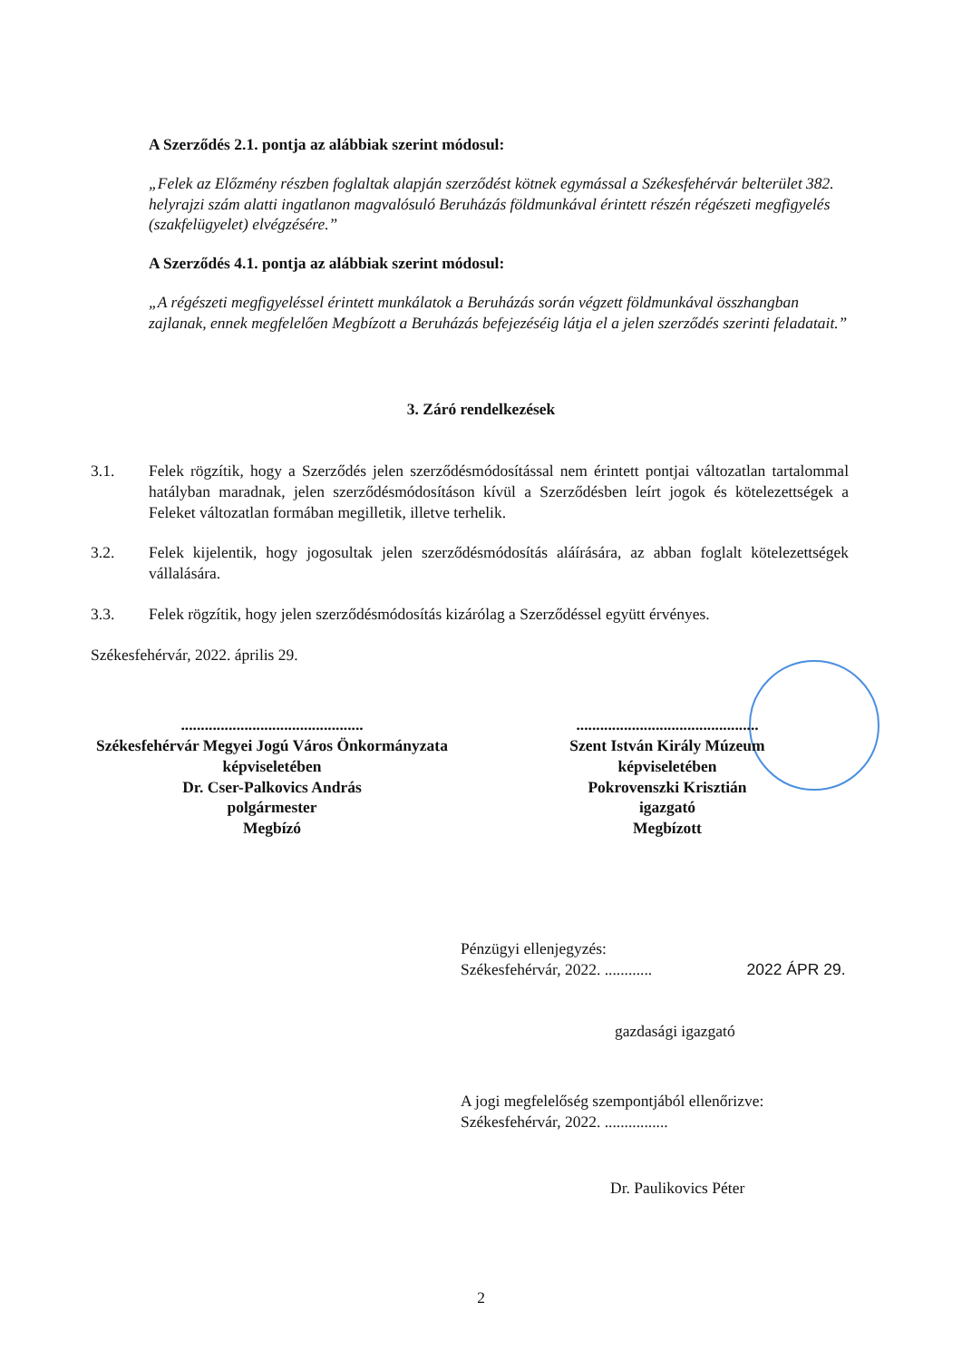A Szerződés 2.1. pontja az alábbiak szerint módosul:
„Felek az Előzmény részben foglaltak alapján szerződést kötnek egymással a Székesfehérvár belterület 382. helyrajzi szám alatti ingatlanon magvalósuló Beruházás földmunkával érintett részén régészeti megfigyelés (szakfelügyelet) elvégzésére.”
A Szerződés 4.1. pontja az alábbiak szerint módosul:
„A régészeti megfigyeléssel érintett munkálatok a Beruházás során végzett földmunkával összhangban zajlanak, ennek megfelelően Megbízott a Beruházás befejezéséig látja el a jelen szerződés szerinti feladatait.”
3. Záró rendelkezések
3.1. Felek rögzítik, hogy a Szerződés jelen szerződésmódosítással nem érintett pontjai változatlan tartalommal hatályban maradnak, jelen szerződésmódosításon kívül a Szerződésben leírt jogok és kötelezettségek a Feleket változatlan formában megilletik, illetve terhelik.
3.2. Felek kijelentik, hogy jogosultak jelen szerződésmódosítás aláírására, az abban foglalt kötelezettségek vállalására.
3.3. Felek rögzítik, hogy jelen szerződésmódosítás kizárólag a Szerződéssel együtt érvényes.
Székesfehérvár, 2022. április 29.
..............................................
Székesfehérvár Megyei Jogú Város Önkormányzata
képviseletében
Dr. Cser-Palkovics András
polgármester
Megbízó
..............................................
Szent István Király Múzeum
képviseletében
Pokrovenszki Krisztián
igazgató
Megbízott
Pénzügyi ellenjegyzés:
Székesfehérvár, 2022. ............ 2022 ÁPR 29.
gazdasági igazgató
A jogi megfelelőség szempontjából ellenőrizve:
Székesfehérvár, 2022. ................
Dr. Paulikovics Péter
2